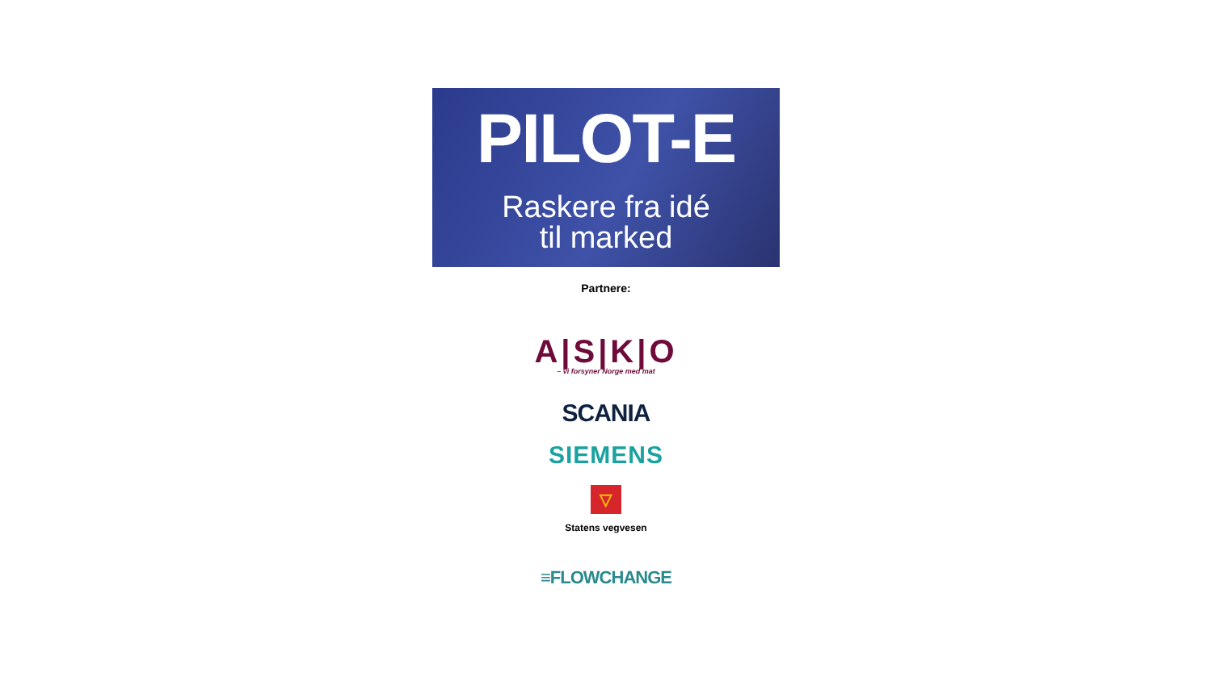PILOT-E
Raskere fra idé
til marked
Partnere:
A|S|K|O
– vi forsyner Norge med mat
SCANIA
SIEMENS
▽
Statens vegvesen
≡FLOWCHANGE